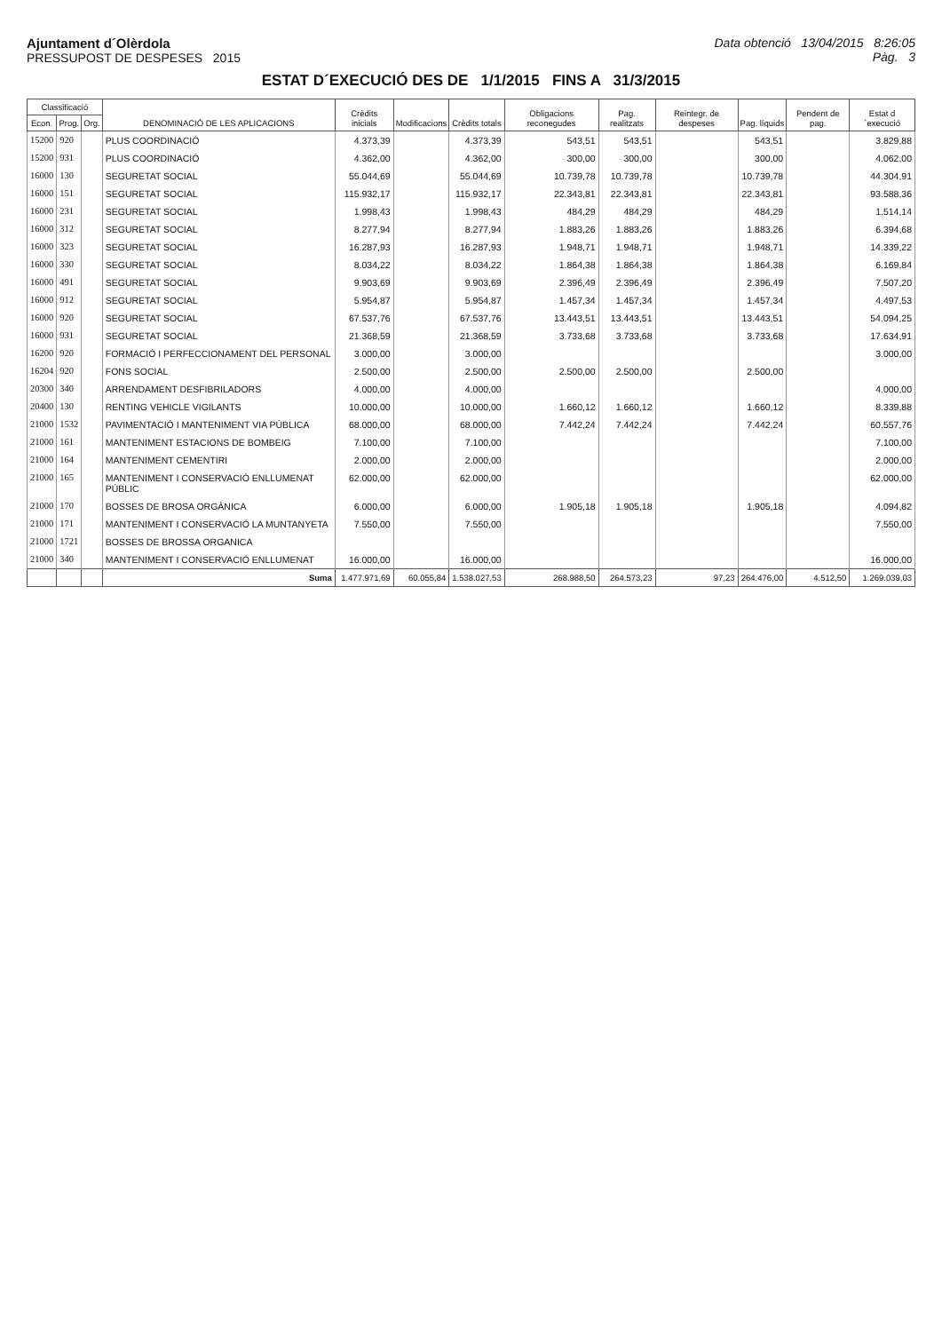Ajuntament d´Olèrdola
PRESSUPOST DE DESPESES 2015
Data obtenció 13/04/2015 8:26:05
Pàg. 3
ESTAT D´EXECUCIÓ DES DE 1/1/2015 FINS A 31/3/2015
| Classificació | | | DENOMINACIÓ DE LES APLICACIONS | Crèdits inicials | Modificacions | Crèdits totals | Obligacions reconegudes | Pag. realitzats | Reintegr. de despeses | Pag. líquids | Pendent de pag. | Estat d´execució |
| --- | --- | --- | --- | --- | --- | --- | --- | --- | --- | --- | --- | --- |
| Econ. | Prog. | Org. | | | | | | | | | | |
| 15200 | 920 | | PLUS COORDINACIÓ | 4.373,39 | | 4.373,39 | 543,51 | 543,51 | | 543,51 | | 3.829,88 |
| 15200 | 931 | | PLUS COORDINACIÓ | 4.362,00 | | 4.362,00 | 300,00 | 300,00 | | 300,00 | | 4.062,00 |
| 16000 | 130 | | SEGURETAT SOCIAL | 55.044,69 | | 55.044,69 | 10.739,78 | 10.739,78 | | 10.739,78 | | 44.304,91 |
| 16000 | 151 | | SEGURETAT SOCIAL | 115.932,17 | | 115.932,17 | 22.343,81 | 22.343,81 | | 22.343,81 | | 93.588,36 |
| 16000 | 231 | | SEGURETAT SOCIAL | 1.998,43 | | 1.998,43 | 484,29 | 484,29 | | 484,29 | | 1.514,14 |
| 16000 | 312 | | SEGURETAT SOCIAL | 8.277,94 | | 8.277,94 | 1.883,26 | 1.883,26 | | 1.883,26 | | 6.394,68 |
| 16000 | 323 | | SEGURETAT SOCIAL | 16.287,93 | | 16.287,93 | 1.948,71 | 1.948,71 | | 1.948,71 | | 14.339,22 |
| 16000 | 330 | | SEGURETAT SOCIAL | 8.034,22 | | 8.034,22 | 1.864,38 | 1.864,38 | | 1.864,38 | | 6.169,84 |
| 16000 | 491 | | SEGURETAT SOCIAL | 9.903,69 | | 9.903,69 | 2.396,49 | 2.396,49 | | 2.396,49 | | 7.507,20 |
| 16000 | 912 | | SEGURETAT SOCIAL | 5.954,87 | | 5.954,87 | 1.457,34 | 1.457,34 | | 1.457,34 | | 4.497,53 |
| 16000 | 920 | | SEGURETAT SOCIAL | 67.537,76 | | 67.537,76 | 13.443,51 | 13.443,51 | | 13.443,51 | | 54.094,25 |
| 16000 | 931 | | SEGURETAT SOCIAL | 21.368,59 | | 21.368,59 | 3.733,68 | 3.733,68 | | 3.733,68 | | 17.634,91 |
| 16200 | 920 | | FORMACIÓ I PERFECCIONAMENT DEL PERSONAL | 3.000,00 | | 3.000,00 | | | | | | 3.000,00 |
| 16204 | 920 | | FONS SOCIAL | 2.500,00 | | 2.500,00 | 2.500,00 | 2.500,00 | | 2.500,00 | | |
| 20300 | 340 | | ARRENDAMENT DESFIBRILADORS | 4.000,00 | | 4.000,00 | | | | | | 4.000,00 |
| 20400 | 130 | | RENTING VEHICLE VIGILANTS | 10.000,00 | | 10.000,00 | 1.660,12 | 1.660,12 | | 1.660,12 | | 8.339,88 |
| 21000 | 1532 | | PAVIMENTACIÓ I MANTENIMENT VIA PÚBLICA | 68.000,00 | | 68.000,00 | 7.442,24 | 7.442,24 | | 7.442,24 | | 60.557,76 |
| 21000 | 161 | | MANTENIMENT ESTACIONS DE BOMBEIG | 7.100,00 | | 7.100,00 | | | | | | 7.100,00 |
| 21000 | 164 | | MANTENIMENT CEMENTIRI | 2.000,00 | | 2.000,00 | | | | | | 2.000,00 |
| 21000 | 165 | | MANTENIMENT I CONSERVACIÓ ENLLUMENAT PÚBLIC | 62.000,00 | | 62.000,00 | | | | | | 62.000,00 |
| 21000 | 170 | | BOSSES DE BROSA ORGÀNICA | 6.000,00 | | 6.000,00 | 1.905,18 | 1.905,18 | | 1.905,18 | | 4.094,82 |
| 21000 | 171 | | MANTENIMENT I CONSERVACIÓ LA MUNTANYETA | 7.550,00 | | 7.550,00 | | | | | | 7.550,00 |
| 21000 | 1721 | | BOSSES DE BROSSA ORGANICA | | | | | | | | | |
| 21000 | 340 | | MANTENIMENT I CONSERVACIÓ ENLLUMENAT | 16.000,00 | | 16.000,00 | | | | | | 16.000,00 |
| | | | Suma | 1.477.971,69 | 60.055,84 | 1.538.027,53 | 268.988,50 | 264.573,23 | 97,23 | 264.476,00 | 4.512,50 | 1.269.039,03 |